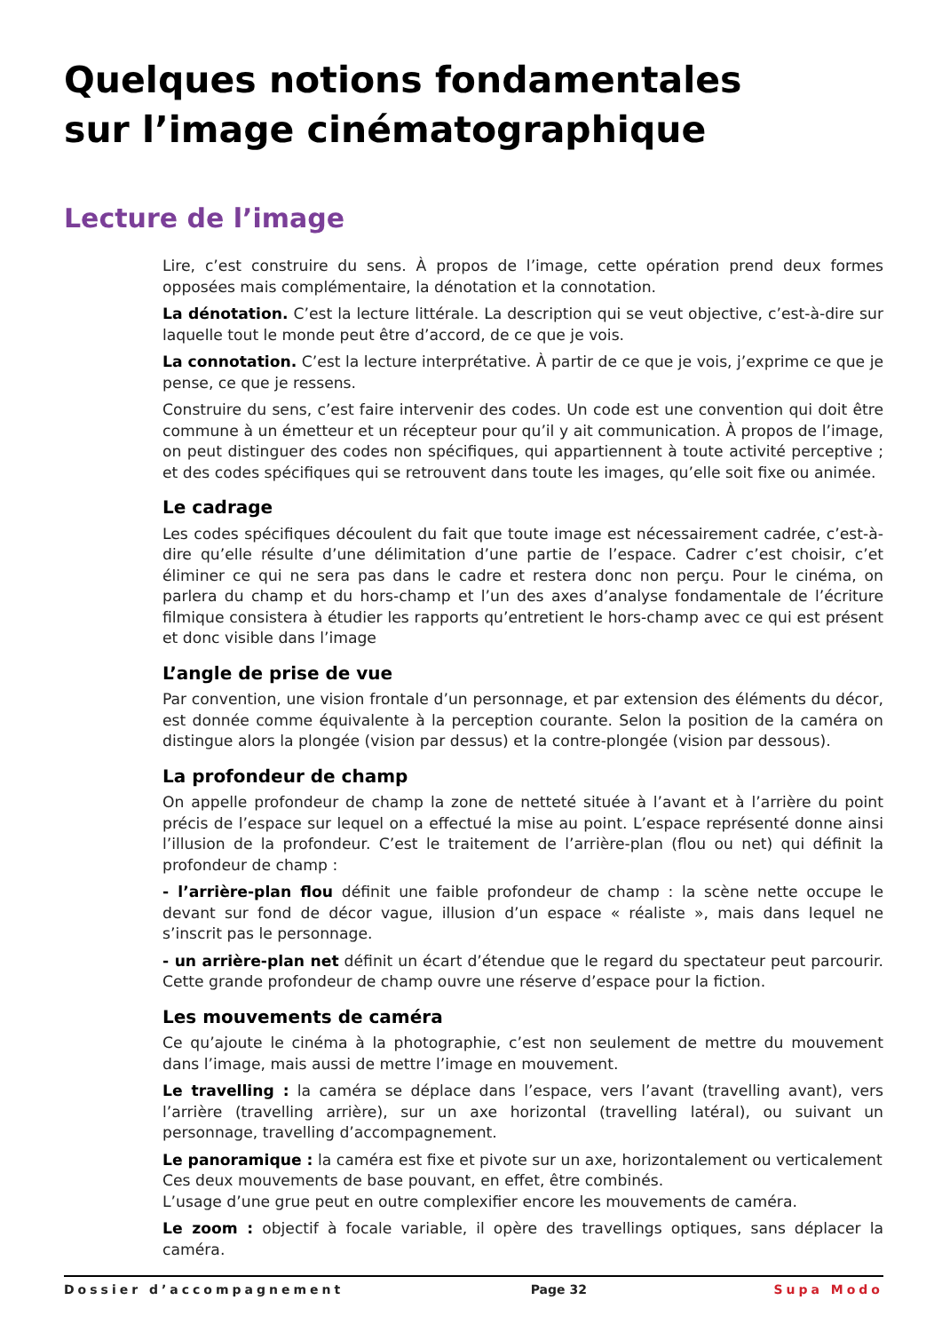Quelques notions fondamentales
sur l’image cinématographique
Lecture de l’image
Lire, c’est construire du sens. À propos de l’image, cette opération prend deux formes opposées mais complémentaire, la dénotation et la connotation.
La dénotation. C’est la lecture littérale. La description qui se veut objective, c’est-à-dire sur laquelle tout le monde peut être d’accord, de ce que je vois.
La connotation. C’est la lecture interprétative. À partir de ce que je vois, j’exprime ce que je pense, ce que je ressens.
Construire du sens, c’est faire intervenir des codes. Un code est une convention qui doit être commune à un émetteur et un récepteur pour qu’il y ait communication. À propos de l’image, on peut distinguer des codes non spécifiques, qui appartiennent à toute activité perceptive ; et des codes spécifiques qui se retrouvent dans toute les images, qu’elle soit fixe ou animée.
Le cadrage
Les codes spécifiques découlent du fait que toute image est nécessairement cadrée, c’est-à-dire qu’elle résulte d’une délimitation d’une partie de l’espace. Cadrer c’est choisir, c’et éliminer ce qui ne sera pas dans le cadre et restera donc non perçu. Pour le cinéma, on parlera du champ et du hors-champ et l’un des axes d’analyse fondamentale de l’écriture filmique consistera à étudier les rapports qu’entretient le hors-champ avec ce qui est présent et donc visible dans l’image
L’angle de prise de vue
Par convention, une vision frontale d’un personnage, et par extension des éléments du décor, est donnée comme équivalente à la perception courante. Selon la position de la caméra on distingue alors la plongée (vision par dessus) et la contre-plongée (vision par dessous).
La profondeur de champ
On appelle profondeur de champ la zone de netteté située à l’avant et à l’arrière du point précis de l’espace sur lequel on a effectué la mise au point. L’espace représenté donne ainsi l’illusion de la profondeur. C’est le traitement de l’arrière-plan (flou ou net) qui définit la profondeur de champ :
- l’arrière-plan flou définit une faible profondeur de champ : la scène nette occupe le devant sur fond de décor vague, illusion d’un espace « réaliste », mais dans lequel ne s’inscrit pas le personnage.
- un arrière-plan net définit un écart d’étendue que le regard du spectateur peut parcourir. Cette grande profondeur de champ ouvre une réserve d’espace pour la fiction.
Les mouvements de caméra
Ce qu’ajoute le cinéma à la photographie, c’est non seulement de mettre du mouvement dans l’image, mais aussi de mettre l’image en mouvement.
Le travelling : la caméra se déplace dans l’espace, vers l’avant (travelling avant), vers l’arrière (travelling arrière), sur un axe horizontal (travelling latéral), ou suivant un personnage, travelling d’accompagnement.
Le panoramique : la caméra est fixe et pivote sur un axe, horizontalement ou verticalement
Ces deux mouvements de base pouvant, en effet, être combinés.
L’usage d’une grue peut en outre complexifier encore les mouvements de caméra.
Le zoom : objectif à focale variable, il opère des travellings optiques, sans déplacer la caméra.
Dossier d’accompagnement Page 32 Supa Modo